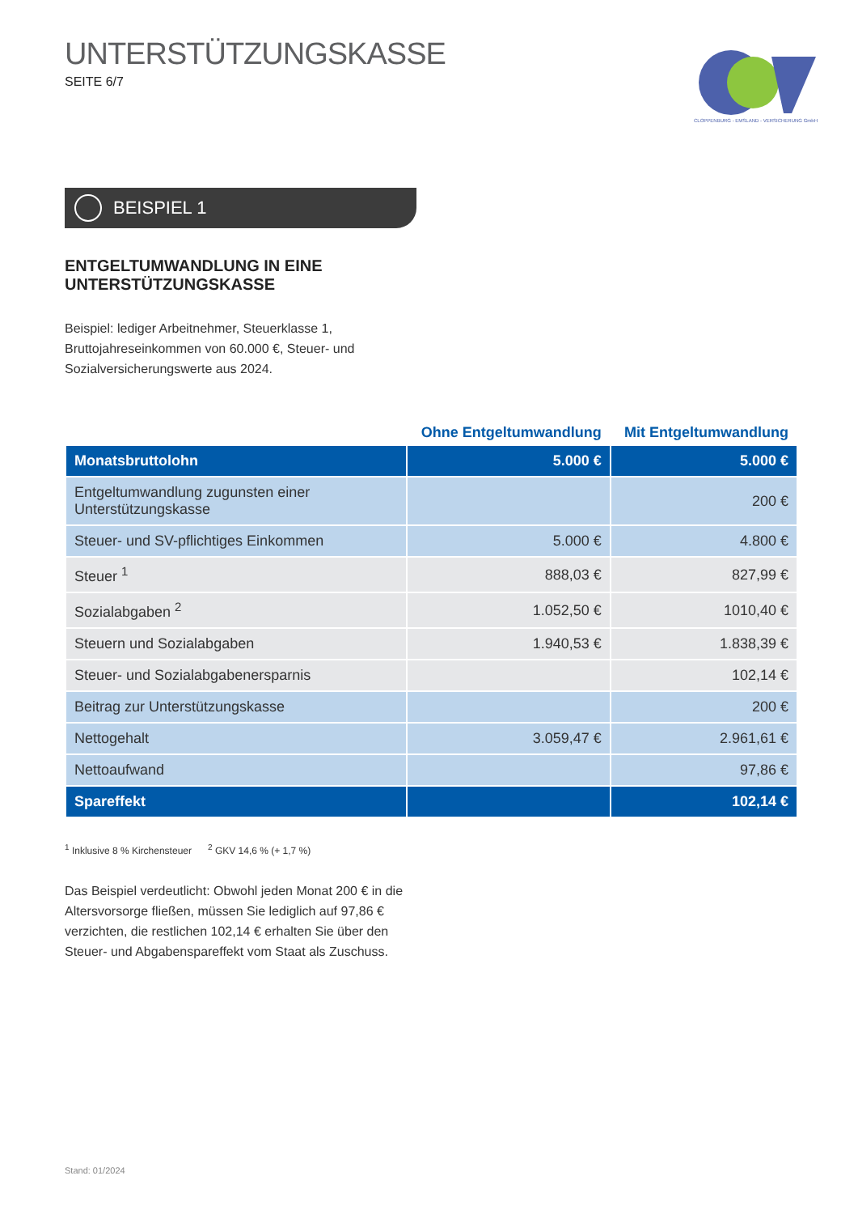UNTERSTÜTZUNGSKASSE
SEITE 6/7
CLOPPENBURG - EMSLAND - VERSICHERUNG GmbH
BEISPIEL 1
ENTGELTUMWANDLUNG IN EINE
UNTERSTÜTZUNGSKASSE
Beispiel: lediger Arbeitnehmer, Steuerklasse 1, Bruttojahreseinkommen von 60.000 €, Steuer- und Sozialversicherungswerte aus 2024.
| | Ohne Entgeltumwandlung | Mit Entgeltumwandlung |
| --- | --- | --- |
| Monatsbruttolohn | 5.000 € | 5.000 € |
| Entgeltumwandlung zugunsten einer Unterstützungskasse | | 200 € |
| Steuer- und SV-pflichtiges Einkommen | 5.000 € | 4.800 € |
| Steuer <sup>1</sup> | 888,03 € | 827,99 € |
| Sozialabgaben <sup>2</sup> | 1.052,50 € | 1010,40 € |
| Steuern und Sozialabgaben | 1.940,53 € | 1.838,39 € |
| Steuer- und Sozialabgabenersparnis | | 102,14 € |
| Beitrag zur Unterstützungskasse | | 200 € |
| Nettogehalt | 3.059,47 € | 2.961,61 € |
| Nettoaufwand | | 97,86 € |
| Spareffekt | | 102,14 € |
<sup>1</sup> Inklusive 8 % Kirchensteuer <sup>2</sup> GKV 14,6 % (+ 1,7 %)
Das Beispiel verdeutlicht: Obwohl jeden Monat 200 € in die Altersvorsorge fließen, müssen Sie lediglich auf 97,86 € verzichten, die restlichen 102,14 € erhalten Sie über den Steuer- und Abgabenspareffekt vom Staat als Zuschuss.
Stand: 01/2024